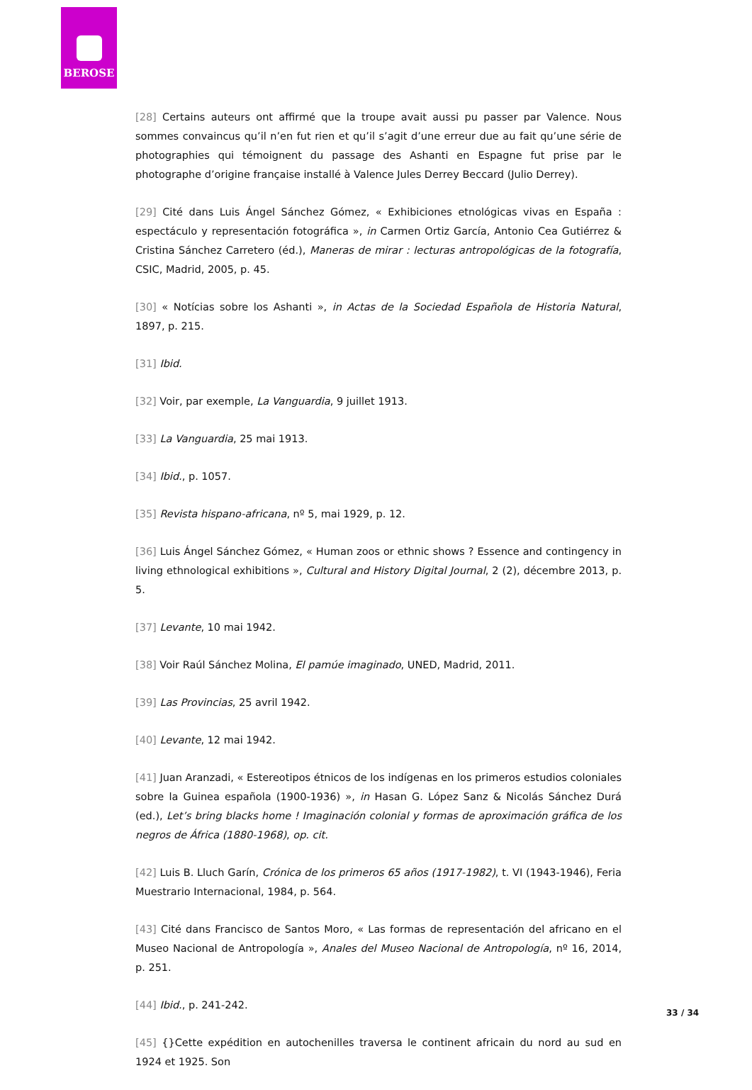BEROSE
[28] Certains auteurs ont affirmé que la troupe avait aussi pu passer par Valence. Nous sommes convaincus qu’il n’en fut rien et qu’il s’agit d’une erreur due au fait qu’une série de photographies qui témoignent du passage des Ashanti en Espagne fut prise par le photographe d’origine française installé à Valence Jules Derrey Beccard (Julio Derrey).
[29] Cité dans Luis Ángel Sánchez Gómez, « Exhibiciones etnológicas vivas en España : espectáculo y representación fotográfica », in Carmen Ortiz García, Antonio Cea Gutiérrez & Cristina Sánchez Carretero (éd.), Maneras de mirar : lecturas antropológicas de la fotografía, CSIC, Madrid, 2005, p. 45.
[30] « Notícias sobre los Ashanti », in Actas de la Sociedad Española de Historia Natural, 1897, p. 215.
[31] Ibid.
[32] Voir, par exemple, La Vanguardia, 9 juillet 1913.
[33] La Vanguardia, 25 mai 1913.
[34] Ibid., p. 1057.
[35] Revista hispano-africana, nº 5, mai 1929, p. 12.
[36] Luis Ángel Sánchez Gómez, « Human zoos or ethnic shows ? Essence and contingency in living ethnological exhibitions », Cultural and History Digital Journal, 2 (2), décembre 2013, p. 5.
[37] Levante, 10 mai 1942.
[38] Voir Raúl Sánchez Molina, El pamúe imaginado, UNED, Madrid, 2011.
[39] Las Provincias, 25 avril 1942.
[40] Levante, 12 mai 1942.
[41] Juan Aranzadi, « Estereotipos étnicos de los indígenas en los primeros estudios coloniales sobre la Guinea española (1900-1936) », in Hasan G. López Sanz & Nicolás Sánchez Durá (ed.), Let’s bring blacks home ! Imaginación colonial y formas de aproximación gráfica de los negros de África (1880-1968), op. cit.
[42] Luis B. Lluch Garín, Crónica de los primeros 65 años (1917-1982), t. VI (1943-1946), Feria Muestrario Internacional, 1984, p. 564.
[43] Cité dans Francisco de Santos Moro, « Las formas de representación del africano en el Museo Nacional de Antropología », Anales del Museo Nacional de Antropología, nº 16, 2014, p. 251.
[44] Ibid., p. 241-242.
[45] {}Cette expédition en autochenilles traversa le continent africain du nord au sud en 1924 et 1925. Son
33 / 34